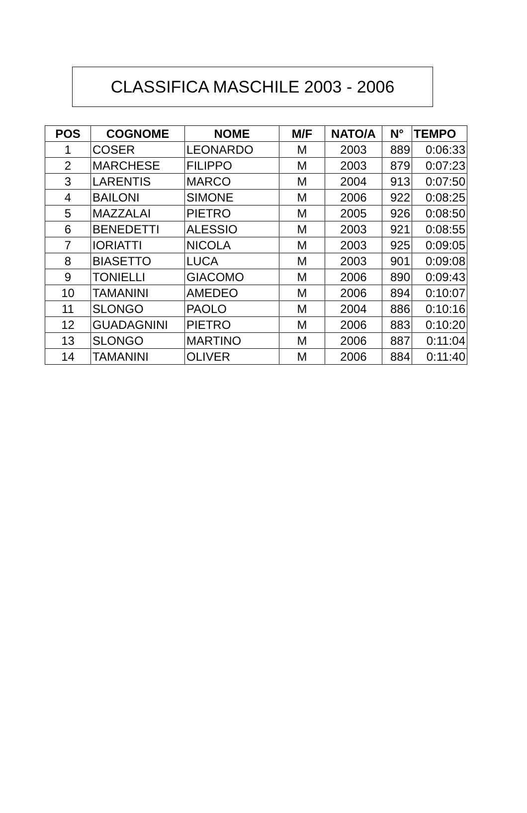CLASSIFICA MASCHILE 2003 - 2006
| POS | COGNOME | NOME | M/F | NATO/A | N° | TEMPO |
| --- | --- | --- | --- | --- | --- | --- |
| 1 | COSER | LEONARDO | M | 2003 | 889 | 0:06:33 |
| 2 | MARCHESE | FILIPPO | M | 2003 | 879 | 0:07:23 |
| 3 | LARENTIS | MARCO | M | 2004 | 913 | 0:07:50 |
| 4 | BAILONI | SIMONE | M | 2006 | 922 | 0:08:25 |
| 5 | MAZZALAI | PIETRO | M | 2005 | 926 | 0:08:50 |
| 6 | BENEDETTI | ALESSIO | M | 2003 | 921 | 0:08:55 |
| 7 | IORIATTI | NICOLA | M | 2003 | 925 | 0:09:05 |
| 8 | BIASETTO | LUCA | M | 2003 | 901 | 0:09:08 |
| 9 | TONIELLI | GIACOMO | M | 2006 | 890 | 0:09:43 |
| 10 | TAMANINI | AMEDEO | M | 2006 | 894 | 0:10:07 |
| 11 | SLONGO | PAOLO | M | 2004 | 886 | 0:10:16 |
| 12 | GUADAGNINI | PIETRO | M | 2006 | 883 | 0:10:20 |
| 13 | SLONGO | MARTINO | M | 2006 | 887 | 0:11:04 |
| 14 | TAMANINI | OLIVER | M | 2006 | 884 | 0:11:40 |